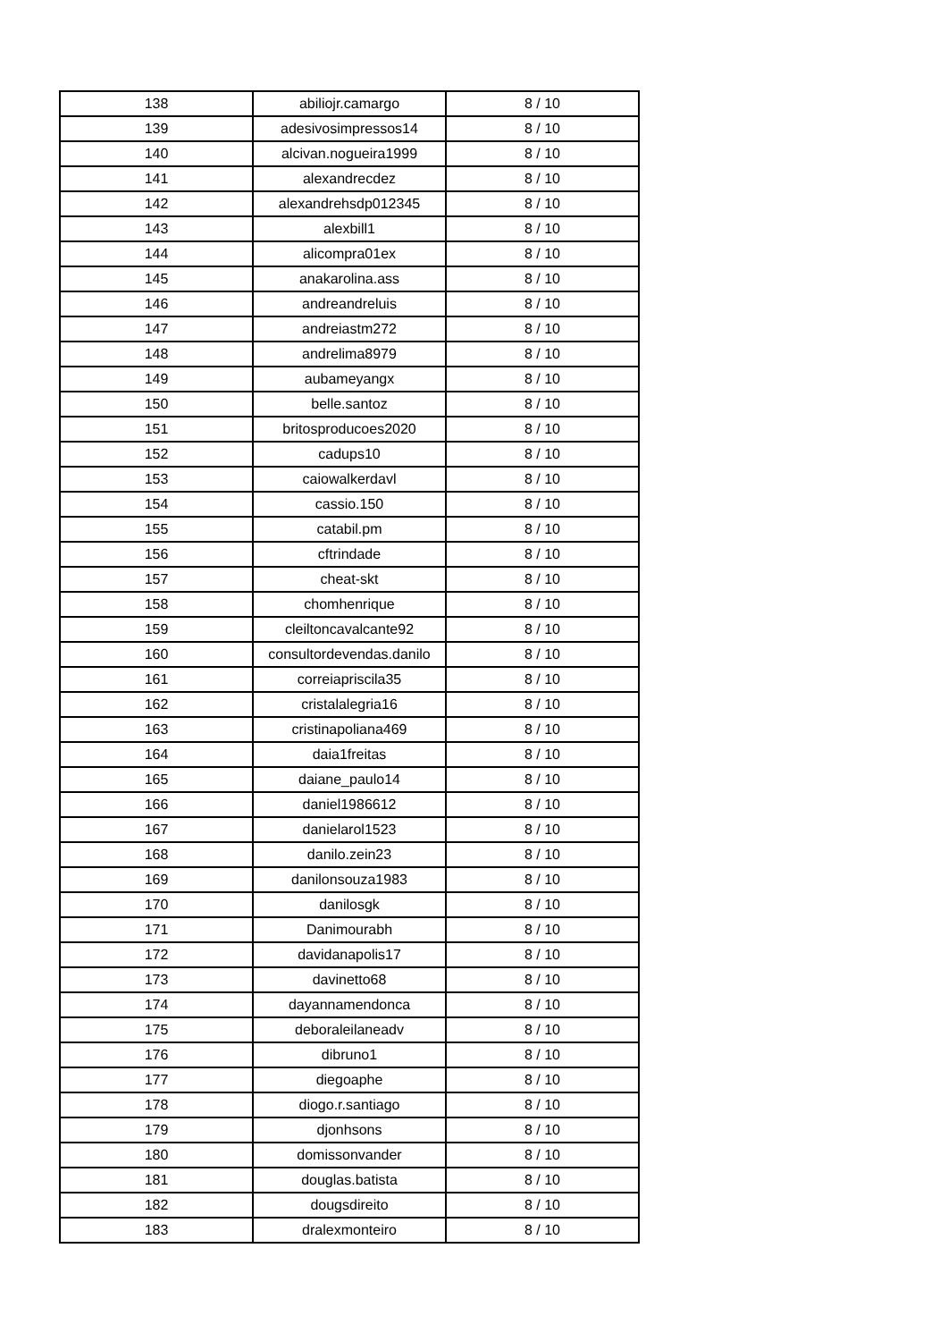| 138 | abiliojr.camargo | 8 / 10 |
| 139 | adesivosimpressos14 | 8 / 10 |
| 140 | alcivan.nogueira1999 | 8 / 10 |
| 141 | alexandrecdez | 8 / 10 |
| 142 | alexandrehsdp012345 | 8 / 10 |
| 143 | alexbill1 | 8 / 10 |
| 144 | alicompra01ex | 8 / 10 |
| 145 | anakarolina.ass | 8 / 10 |
| 146 | andreandreluis | 8 / 10 |
| 147 | andreiastm272 | 8 / 10 |
| 148 | andrelima8979 | 8 / 10 |
| 149 | aubameyangx | 8 / 10 |
| 150 | belle.santoz | 8 / 10 |
| 151 | britosproducoes2020 | 8 / 10 |
| 152 | cadups10 | 8 / 10 |
| 153 | caiowalkerdavl | 8 / 10 |
| 154 | cassio.150 | 8 / 10 |
| 155 | catabil.pm | 8 / 10 |
| 156 | cftrindade | 8 / 10 |
| 157 | cheat-skt | 8 / 10 |
| 158 | chomhenrique | 8 / 10 |
| 159 | cleiltoncavalcante92 | 8 / 10 |
| 160 | consultordevendas.danilo | 8 / 10 |
| 161 | correiapriscila35 | 8 / 10 |
| 162 | cristalalegria16 | 8 / 10 |
| 163 | cristinapoliana469 | 8 / 10 |
| 164 | daia1freitas | 8 / 10 |
| 165 | daiane_paulo14 | 8 / 10 |
| 166 | daniel1986612 | 8 / 10 |
| 167 | danielarol1523 | 8 / 10 |
| 168 | danilo.zein23 | 8 / 10 |
| 169 | danilonsouza1983 | 8 / 10 |
| 170 | danilosgk | 8 / 10 |
| 171 | Danimourabh | 8 / 10 |
| 172 | davidanapolis17 | 8 / 10 |
| 173 | davinetto68 | 8 / 10 |
| 174 | dayannamendonca | 8 / 10 |
| 175 | deboraleilaneadv | 8 / 10 |
| 176 | dibruno1 | 8 / 10 |
| 177 | diegoaphe | 8 / 10 |
| 178 | diogo.r.santiago | 8 / 10 |
| 179 | djonhsons | 8 / 10 |
| 180 | domissonvander | 8 / 10 |
| 181 | douglas.batista | 8 / 10 |
| 182 | dougsdireito | 8 / 10 |
| 183 | dralexmonteiro | 8 / 10 |